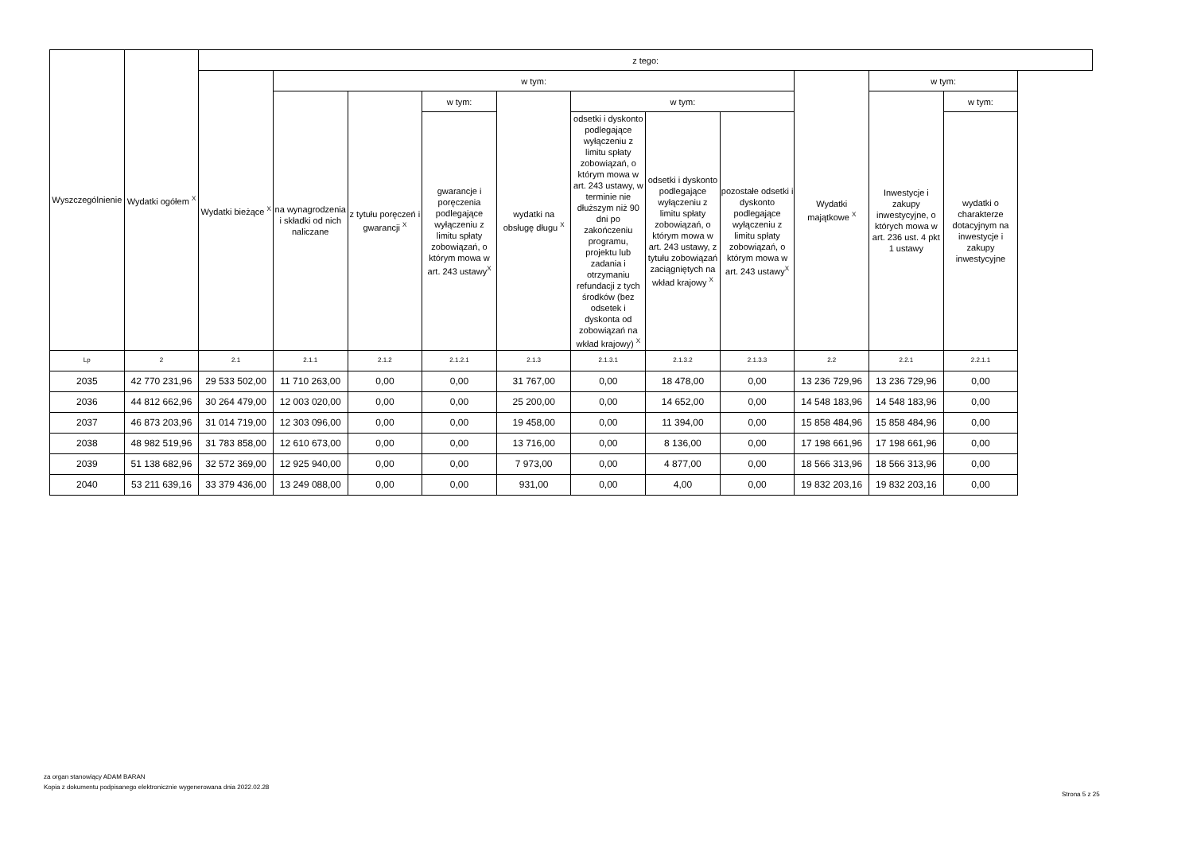| Wyszczególnienie | Wydatki ogółem <sup>X</sup> | z tego: | | | | | | | | | | |
| --- | --- | --- | --- | --- | --- | --- | --- | --- | --- | --- | --- | --- |
| | | Wydatki bieżące <sup>X</sup> | w tym: | | | | | | | Wydatki majątkowe <sup>X</sup> | w tym: | |
| | | | na wynagrodzenia i składki od nich naliczane | z tytułu poręczeń i gwarancji <sup>X</sup> | w tym: | wydatki na obsługę długu <sup>X</sup> | w tym: | | | | Inwestycje i zakupy inwestycyjne, o których mowa w art. 236 ust. 4 pkt 1 ustawy | w tym: |
| | | | | | gwarancje i poręczenia podlegające wyłączeniu z limitu spłaty zobowiązań, o którym mowa w art. 243 ustawy<sup>X</sup> | | odsetki i dyskonto podlegające wyłączeniu z limitu spłaty zobowiązań, o którym mowa w art. 243 ustawy, w terminie nie dłuższym niż 90 dni po zakończeniu programu, projektu lub zadania i otrzymaniu refundacji z tych środków (bez odsetek i dyskonta od zobowiązań na wkład krajowy) <sup>X</sup> | odsetki i dyskonto podlegające wyłączeniu z limitu spłaty zobowiązań, o którym mowa w art. 243 ustawy, z tytułu zobowiązań zaciągniętych na wkład krajowy <sup>X</sup> | pozostałe odsetki i dyskonto podlegające wyłączeniu z limitu spłaty zobowiązań, o którym mowa w art. 243 ustawy<sup>X</sup> | | | wydatki o charakterze dotacyjnym na inwestycje i zakupy inwestycyjne |
| Lp | 2 | 2.1 | 2.1.1 | 2.1.2 | 2.1.2.1 | 2.1.3 | 2.1.3.1 | 2.1.3.2 | 2.1.3.3 | 2.2 | 2.2.1 | 2.2.1.1 |
| 2035 | 42 770 231,96 | 29 533 502,00 | 11 710 263,00 | 0,00 | 0,00 | 31 767,00 | 0,00 | 18 478,00 | 0,00 | 13 236 729,96 | 13 236 729,96 | 0,00 |
| 2036 | 44 812 662,96 | 30 264 479,00 | 12 003 020,00 | 0,00 | 0,00 | 25 200,00 | 0,00 | 14 652,00 | 0,00 | 14 548 183,96 | 14 548 183,96 | 0,00 |
| 2037 | 46 873 203,96 | 31 014 719,00 | 12 303 096,00 | 0,00 | 0,00 | 19 458,00 | 0,00 | 11 394,00 | 0,00 | 15 858 484,96 | 15 858 484,96 | 0,00 |
| 2038 | 48 982 519,96 | 31 783 858,00 | 12 610 673,00 | 0,00 | 0,00 | 13 716,00 | 0,00 | 8 136,00 | 0,00 | 17 198 661,96 | 17 198 661,96 | 0,00 |
| 2039 | 51 138 682,96 | 32 572 369,00 | 12 925 940,00 | 0,00 | 0,00 | 7 973,00 | 0,00 | 4 877,00 | 0,00 | 18 566 313,96 | 18 566 313,96 | 0,00 |
| 2040 | 53 211 639,16 | 33 379 436,00 | 13 249 088,00 | 0,00 | 0,00 | 931,00 | 0,00 | 4,00 | 0,00 | 19 832 203,16 | 19 832 203,16 | 0,00 |
za organ stanowiący ADAM BARAN
Kopia z dokumentu podpisanego elektronicznie wygenerowana dnia 2022.02.28
Strona 5 z 25